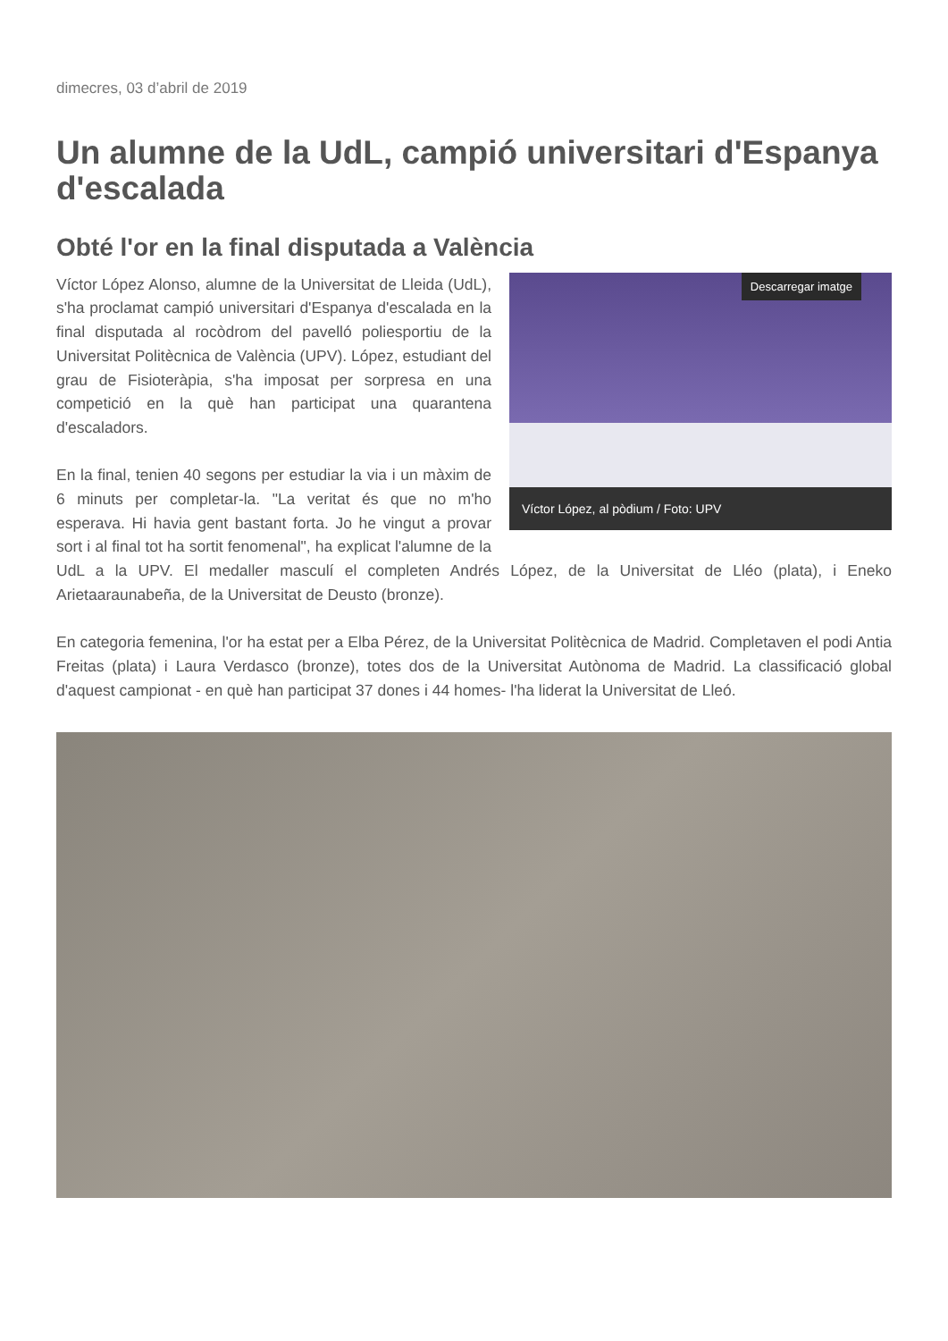dimecres, 03 d’abril de 2019
Un alumne de la UdL, campió universitari d'Espanya d'escalada
Obté l'or en la final disputada a València
Descarregar imatge
Víctor López, al pòdium / Foto: UPV
Víctor López Alonso, alumne de la Universitat de Lleida (UdL), s'ha proclamat campió universitari d'Espanya d'escalada en la final disputada al rocòdrom del pavelló poliesportiu de la Universitat Politècnica de València (UPV). López, estudiant del grau de Fisioteràpia, s'ha imposat per sorpresa en una competició en la què han participat una quarantena d'escaladors.
En la final, tenien 40 segons per estudiar la via i un màxim de 6 minuts per completar-la. "La veritat és que no m'ho esperava. Hi havia gent bastant forta. Jo he vingut a provar sort i al final tot ha sortit fenomenal", ha explicat l'alumne de la UdL a la UPV. El medaller masculí el completen Andrés López, de la Universitat de Lléo (plata), i Eneko Arietaaraunabeña, de la Universitat de Deusto (bronze).
En categoria femenina, l'or ha estat per a Elba Pérez, de la Universitat Politècnica de Madrid. Completaven el podi Antia Freitas (plata) i Laura Verdasco (bronze), totes dos de la Universitat Autònoma de Madrid. La classificació global d'aquest campionat - en què han participat 37 dones i 44 homes- l'ha liderat la Universitat de Lleó.